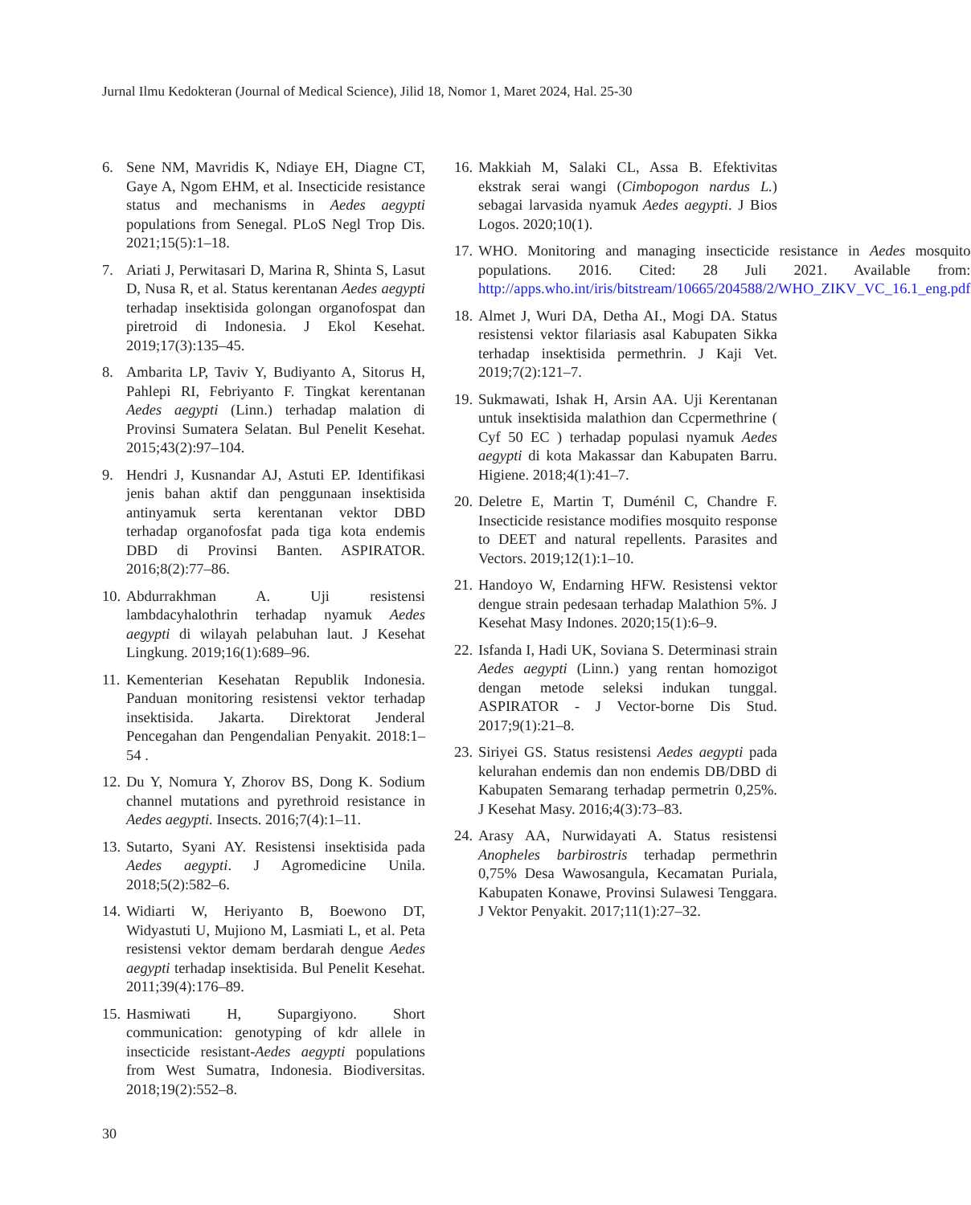Jurnal Ilmu Kedokteran (Journal of Medical Science), Jilid 18, Nomor 1, Maret 2024, Hal. 25-30
6. Sene NM, Mavridis K, Ndiaye EH, Diagne CT, Gaye A, Ngom EHM, et al. Insecticide resistance status and mechanisms in Aedes aegypti populations from Senegal. PLoS Negl Trop Dis. 2021;15(5):1–18.
7. Ariati J, Perwitasari D, Marina R, Shinta S, Lasut D, Nusa R, et al. Status kerentanan Aedes aegypti terhadap insektisida golongan organofospat dan piretroid di Indonesia. J Ekol Kesehat. 2019;17(3):135–45.
8. Ambarita LP, Taviv Y, Budiyanto A, Sitorus H, Pahlepi RI, Febriyanto F. Tingkat kerentanan Aedes aegypti (Linn.) terhadap malation di Provinsi Sumatera Selatan. Bul Penelit Kesehat. 2015;43(2):97–104.
9. Hendri J, Kusnandar AJ, Astuti EP. Identifikasi jenis bahan aktif dan penggunaan insektisida antinyamuk serta kerentanan vektor DBD terhadap organofosfat pada tiga kota endemis DBD di Provinsi Banten. ASPIRATOR. 2016;8(2):77–86.
10. Abdurrakhman A. Uji resistensi lambdacyhalothrin terhadap nyamuk Aedes aegypti di wilayah pelabuhan laut. J Kesehat Lingkung. 2019;16(1):689–96.
11. Kementerian Kesehatan Republik Indonesia. Panduan monitoring resistensi vektor terhadap insektisida. Jakarta. Direktorat Jenderal Pencegahan dan Pengendalian Penyakit. 2018:1–54 .
12. Du Y, Nomura Y, Zhorov BS, Dong K. Sodium channel mutations and pyrethroid resistance in Aedes aegypti. Insects. 2016;7(4):1–11.
13. Sutarto, Syani AY. Resistensi insektisida pada Aedes aegypti. J Agromedicine Unila. 2018;5(2):582–6.
14. Widiarti W, Heriyanto B, Boewono DT, Widyastuti U, Mujiono M, Lasmiati L, et al. Peta resistensi vektor demam berdarah dengue Aedes aegypti terhadap insektisida. Bul Penelit Kesehat. 2011;39(4):176–89.
15. Hasmiwati H, Supargiyono. Short communication: genotyping of kdr allele in insecticide resistant-Aedes aegypti populations from West Sumatra, Indonesia. Biodiversitas. 2018;19(2):552–8.
16. Makkiah M, Salaki CL, Assa B. Efektivitas ekstrak serai wangi (Cimbopogon nardus L.) sebagai larvasida nyamuk Aedes aegypti. J Bios Logos. 2020;10(1).
17. WHO. Monitoring and managing insecticide resistance in Aedes mosquito populations. 2016. Cited: 28 Juli 2021. Available from: http://apps.who.int/iris/bitstream/10665/204588/2/WHO_ZIKV_VC_16.1_eng.pdf
18. Almet J, Wuri DA, Detha AI., Mogi DA. Status resistensi vektor filariasis asal Kabupaten Sikka terhadap insektisida permethrin. J Kaji Vet. 2019;7(2):121–7.
19. Sukmawati, Ishak H, Arsin AA. Uji Kerentanan untuk insektisida malathion dan Ccpermethrine ( Cyf 50 EC ) terhadap populasi nyamuk Aedes aegypti di kota Makassar dan Kabupaten Barru. Higiene. 2018;4(1):41–7.
20. Deletre E, Martin T, Duménil C, Chandre F. Insecticide resistance modifies mosquito response to DEET and natural repellents. Parasites and Vectors. 2019;12(1):1–10.
21. Handoyo W, Endarning HFW. Resistensi vektor dengue strain pedesaan terhadap Malathion 5%. J Kesehat Masy Indones. 2020;15(1):6–9.
22. Isfanda I, Hadi UK, Soviana S. Determinasi strain Aedes aegypti (Linn.) yang rentan homozigot dengan metode seleksi indukan tunggal. ASPIRATOR - J Vector-borne Dis Stud. 2017;9(1):21–8.
23. Siriyei GS. Status resistensi Aedes aegypti pada kelurahan endemis dan non endemis DB/DBD di Kabupaten Semarang terhadap permetrin 0,25%. J Kesehat Masy. 2016;4(3):73–83.
24. Arasy AA, Nurwidayati A. Status resistensi Anopheles barbirostris terhadap permethrin 0,75% Desa Wawosangula, Kecamatan Puriala, Kabupaten Konawe, Provinsi Sulawesi Tenggara. J Vektor Penyakit. 2017;11(1):27–32.
30